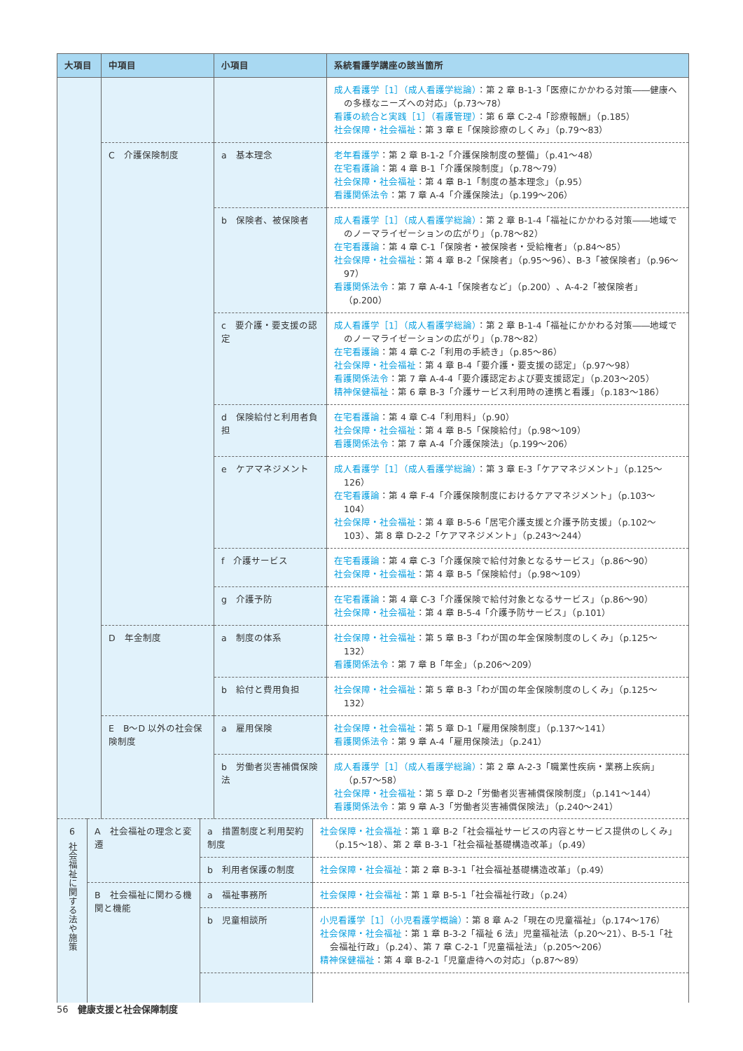| 大項目 | 中項目 | 小項目 | 系統看護学講座の該当箇所 |
| --- | --- | --- | --- |
| | | | 成人看護学［1］（成人看護学総論） ：第 2 章 B-1-3「医療にかかわる対策――健康への多様なニーズへの対応」（p.73〜78） 看護の統合と実践［1］（看護管理） ：第 6 章 C-2-4「診療報酬」（p.185） 社会保障・社会福祉 ：第 3 章 E「保険診療のしくみ」（p.79〜83） |
| | C 介護保険制度 | a 基本理念 | 老年看護学 ：第 2 章 B-1-2「介護保険制度の整備」（p.41〜48） 在宅看護論 ：第 4 章 B-1「介護保険制度」（p.78〜79） 社会保障・社会福祉 ：第 4 章 B-1「制度の基本理念」（p.95） 看護関係法令 ：第 7 章 A-4「介護保険法」（p.199〜206） |
| | | b 保険者、被保険者 | 成人看護学［1］（成人看護学総論） ：第 2 章 B-1-4「福祉にかかわる対策――地域でのノーマライゼーションの広がり」（p.78〜82） 在宅看護論 ：第 4 章 C-1「保険者・被保険者・受給権者」（p.84〜85） 社会保障・社会福祉 ：第 4 章 B-2「保険者」（p.95〜96）、B-3「被保険者」（p.96〜97） 看護関係法令 ：第 7 章 A-4-1「保険者など」（p.200）、A-4-2「被保険者」（p.200） |
| | | c 要介護・要支援の認定 | 成人看護学［1］（成人看護学総論） ：第 2 章 B-1-4「福祉にかかわる対策――地域でのノーマライゼーションの広がり」（p.78〜82） 在宅看護論 ：第 4 章 C-2「利用の手続き」（p.85〜86） 社会保障・社会福祉 ：第 4 章 B-4「要介護・要支援の認定」（p.97〜98） 看護関係法令 ：第 7 章 A-4-4「要介護認定および要支援認定」（p.203〜205） 精神保健福祉 ：第 6 章 B-3「介護サービス利用時の連携と看護」（p.183〜186） |
| | | d 保険給付と利用者負担 | 在宅看護論 ：第 4 章 C-4「利用料」（p.90） 社会保障・社会福祉 ：第 4 章 B-5「保険給付」（p.98〜109） 看護関係法令 ：第 7 章 A-4「介護保険法」（p.199〜206） |
| | | e ケアマネジメント | 成人看護学［1］（成人看護学総論） ：第 3 章 E-3「ケアマネジメント」（p.125〜126） 在宅看護論 ：第 4 章 F-4「介護保険制度におけるケアマネジメント」（p.103〜104） 社会保障・社会福祉 ：第 4 章 B-5-6「居宅介護支援と介護予防支援」（p.102〜103）、第 8 章 D-2-2「ケアマネジメント」（p.243〜244） |
| | | f 介護サービス | 在宅看護論 ：第 4 章 C-3「介護保険で給付対象となるサービス」（p.86〜90） 社会保障・社会福祉 ：第 4 章 B-5「保険給付」（p.98〜109） |
| | | g 介護予防 | 在宅看護論 ：第 4 章 C-3「介護保険で給付対象となるサービス」（p.86〜90） 社会保障・社会福祉 ：第 4 章 B-5-4「介護予防サービス」（p.101） |
| | D 年金制度 | a 制度の体系 | 社会保障・社会福祉 ：第 5 章 B-3「わが国の年金保険制度のしくみ」（p.125〜132） 看護関係法令 ：第 7 章 B「年金」（p.206〜209） |
| | | b 給付と費用負担 | 社会保障・社会福祉 ：第 5 章 B-3「わが国の年金保険制度のしくみ」（p.125〜132） |
| | E B〜D 以外の社会保険制度 | a 雇用保険 | 社会保障・社会福祉 ：第 5 章 D-1「雇用保険制度」（p.137〜141） 看護関係法令 ：第 9 章 A-4「雇用保険法」（p.241） |
| | | b 労働者災害補償保険法 | 成人看護学［1］（成人看護学総論） ：第 2 章 A-2-3「職業性疾病・業務上疾病」（p.57〜58） 社会保障・社会福祉 ：第 5 章 D-2「労働者災害補償保険制度」（p.141〜144） 看護関係法令 ：第 9 章 A-3「労働者災害補償保険法」（p.240〜241） |
| 6 社会福祉に関する法や施策 | A 社会福祉の理念と変遷 | a 措置制度と利用契約制度 | 社会保障・社会福祉 ：第 1 章 B-2「社会福祉サービスの内容とサービス提供のしくみ」（p.15〜18）、第 2 章 B-3-1「社会福祉基礎構造改革」（p.49） |
| | | b 利用者保護の制度 | 社会保障・社会福祉 ：第 2 章 B-3-1「社会福祉基礎構造改革」（p.49） |
| | B 社会福祉に関わる機関と機能 | a 福祉事務所 | 社会保障・社会福祉 ：第 1 章 B-5-1「社会福祉行政」（p.24） |
| | | b 児童相談所 | 小児看護学［1］（小児看護学概論） ：第 8 章 A-2「現在の児童福祉」（p.174〜176） 社会保障・社会福祉 ：第 1 章 B-3-2「福祉 6 法」児童福祉法（p.20〜21）、B-5-1「社会福祉行政」（p.24）、第 7 章 C-2-1「児童福祉法」（p.205〜206） 精神保健福祉 ：第 4 章 B-2-1「児童虐待への対応」（p.87〜89） |
56　健康支援と社会保障制度